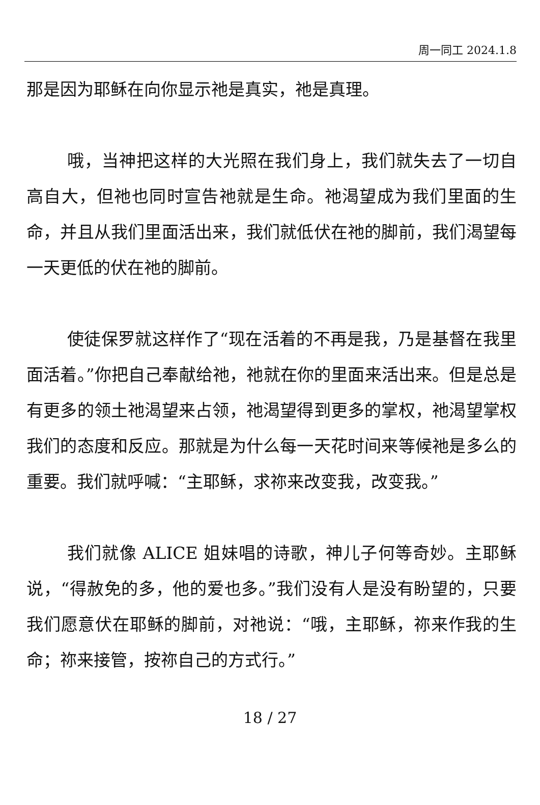周一同工 2024.1.8
那是因为耶稣在向你显示祂是真实，祂是真理。
哦，当神把这样的大光照在我们身上，我们就失去了一切自高自大，但祂也同时宣告祂就是生命。祂渴望成为我们里面的生命，并且从我们里面活出来，我们就低伏在祂的脚前，我们渴望每一天更低的伏在祂的脚前。
使徒保罗就这样作了“现在活着的不再是我，乃是基督在我里面活着。”你把自己奉献给祂，祂就在你的里面来活出来。但是总是有更多的领土祂渴望来占领，祂渴望得到更多的掌权，祂渴望掌权我们的态度和反应。那就是为什么每一天花时间来等候祂是多么的重要。我们就呼喊：“主耶稣，求祢来改变我，改变我。”
我们就像 ALICE 姐妹唱的诗歌，神儿子何等奇妙。主耶稣说，“得赦免的多，他的爱也多。”我们没有人是没有盼望的，只要我们愿意伏在耶稣的脚前，对祂说：“哦，主耶稣，祢来作我的生命；祢来接管，按祢自己的方式行。”
18 / 27